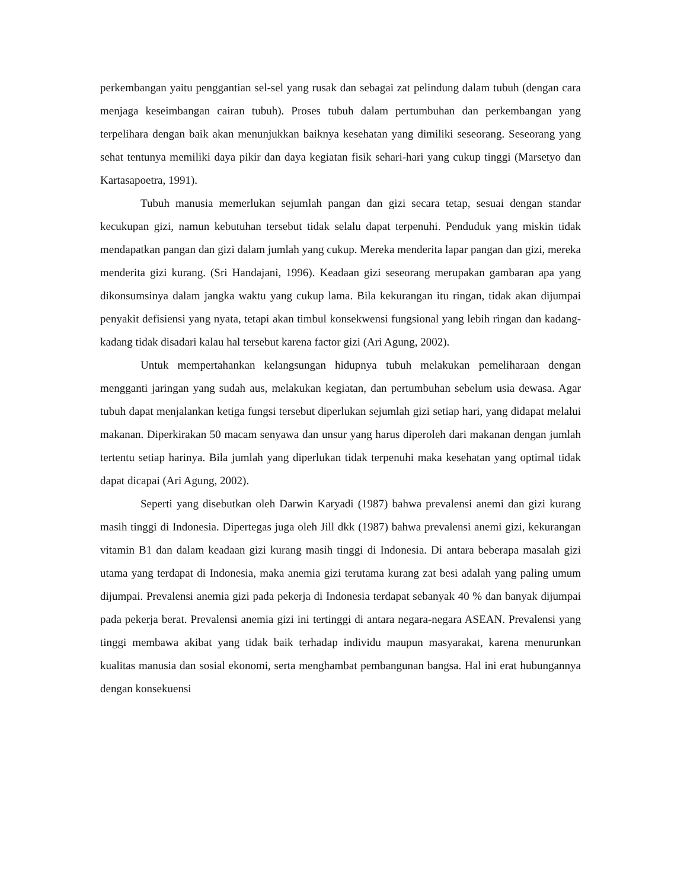perkembangan yaitu penggantian sel-sel yang rusak dan sebagai zat pelindung dalam tubuh (dengan cara menjaga keseimbangan cairan tubuh). Proses tubuh dalam pertumbuhan dan perkembangan yang terpelihara dengan baik akan menunjukkan baiknya kesehatan yang dimiliki seseorang. Seseorang yang sehat tentunya memiliki daya pikir dan daya kegiatan fisik sehari-hari yang cukup tinggi (Marsetyo dan Kartasapoetra, 1991).
Tubuh manusia memerlukan sejumlah pangan dan gizi secara tetap, sesuai dengan standar kecukupan gizi, namun kebutuhan tersebut tidak selalu dapat terpenuhi. Penduduk yang miskin tidak mendapatkan pangan dan gizi dalam jumlah yang cukup. Mereka menderita lapar pangan dan gizi, mereka menderita gizi kurang. (Sri Handajani, 1996). Keadaan gizi seseorang merupakan gambaran apa yang dikonsumsinya dalam jangka waktu yang cukup lama. Bila kekurangan itu ringan, tidak akan dijumpai penyakit defisiensi yang nyata, tetapi akan timbul konsekwensi fungsional yang lebih ringan dan kadang-kadang tidak disadari kalau hal tersebut karena factor gizi (Ari Agung, 2002).
Untuk mempertahankan kelangsungan hidupnya tubuh melakukan pemeliharaan dengan mengganti jaringan yang sudah aus, melakukan kegiatan, dan pertumbuhan sebelum usia dewasa. Agar tubuh dapat menjalankan ketiga fungsi tersebut diperlukan sejumlah gizi setiap hari, yang didapat melalui makanan. Diperkirakan 50 macam senyawa dan unsur yang harus diperoleh dari makanan dengan jumlah tertentu setiap harinya. Bila jumlah yang diperlukan tidak terpenuhi maka kesehatan yang optimal tidak dapat dicapai (Ari Agung, 2002).
Seperti yang disebutkan oleh Darwin Karyadi (1987) bahwa prevalensi anemi dan gizi kurang masih tinggi di Indonesia. Dipertegas juga oleh Jill dkk (1987) bahwa prevalensi anemi gizi, kekurangan vitamin B1 dan dalam keadaan gizi kurang masih tinggi di Indonesia. Di antara beberapa masalah gizi utama yang terdapat di Indonesia, maka anemia gizi terutama kurang zat besi adalah yang paling umum dijumpai. Prevalensi anemia gizi pada pekerja di Indonesia terdapat sebanyak 40 % dan banyak dijumpai pada pekerja berat. Prevalensi anemia gizi ini tertinggi di antara negara-negara ASEAN. Prevalensi yang tinggi membawa akibat yang tidak baik terhadap individu maupun masyarakat, karena menurunkan kualitas manusia dan sosial ekonomi, serta menghambat pembangunan bangsa. Hal ini erat hubungannya dengan konsekuensi